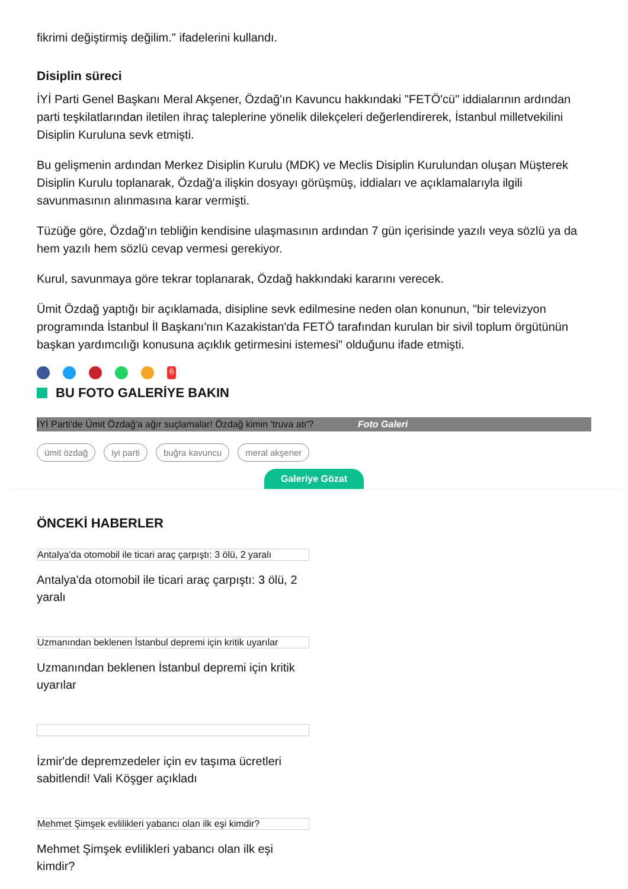fikrimi değiştirmiş değilim." ifadelerini kullandı.
Disiplin süreci
İYİ Parti Genel Başkanı Meral Akşener, Özdağ'ın Kavuncu hakkındaki "FETÖ'cü" iddialarının ardından parti teşkilatlarından iletilen ihraç taleplerine yönelik dilekçeleri değerlendirerek, İstanbul milletvekilini Disiplin Kuruluna sevk etmişti.
Bu gelişmenin ardından Merkez Disiplin Kurulu (MDK) ve Meclis Disiplin Kurulundan oluşan Müşterek Disiplin Kurulu toplanarak, Özdağ'a ilişkin dosyayı görüşmüş, iddiaları ve açıklamalarıyla ilgili savunmasının alınmasına karar vermişti.
Tüzüğe göre, Özdağ'ın tebliğin kendisine ulaşmasının ardından 7 gün içerisinde yazılı veya sözlü ya da hem yazılı hem sözlü cevap vermesi gerekiyor.
Kurul, savunmaya göre tekrar toplanarak, Özdağ hakkındaki kararını verecek.
Ümit Özdağ yaptığı bir açıklamada, disipline sevk edilmesine neden olan konunun, "bir televizyon programında İstanbul İl Başkanı'nın Kazakistan'da FETÖ tarafından kurulan bir sivil toplum örgütünün başkan yardımcılığı konusuna açıklık getirmesini istemesi" olduğunu ifade etmişti.
<sup>6</sup>
BU FOTO GALERİYE BAKIN
İYİ Parti'de Ümit Özdağ'a ağır suçlamalar! Özdağ kimin 'truva atı'? Foto Galeri
ümit özdağ iyi parti buğra kavuncu meral akşener
Galeriye Gözat
ÖNCEKİ HABERLER
Antalya'da otomobil ile ticari araç çarpıştı: 3 ölü, 2 yaralı
Antalya'da otomobil ile ticari araç çarpıştı: 3 ölü, 2 yaralı
Uzmanından beklenen İstanbul depremi için kritik uyarılar
Uzmanından beklenen İstanbul depremi için kritik uyarılar
İzmir'de depremzedeler için ev taşıma ücretleri sabitlendi! Vali Köşger açıkladı
Mehmet Şimşek evlilikleri yabancı olan ilk eşi kimdir?
Mehmet Şimşek evlilikleri yabancı olan ilk eşi kimdir?